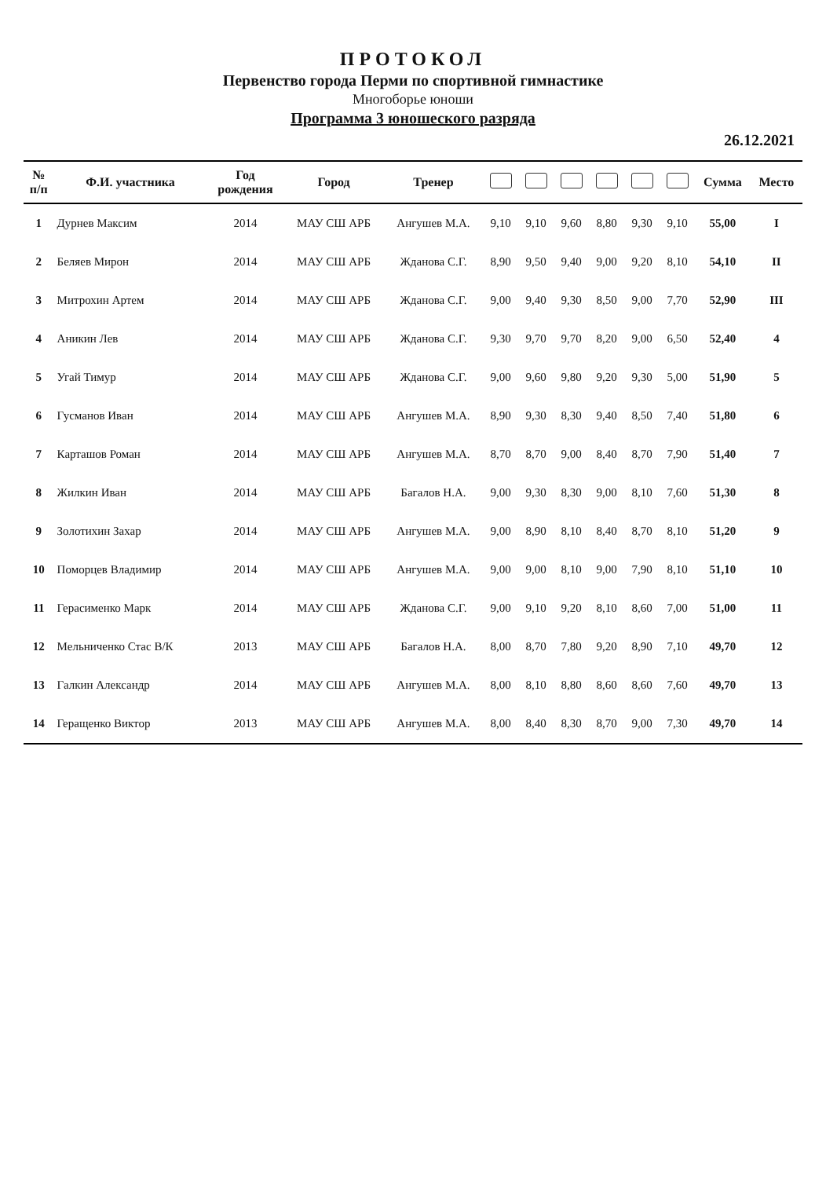ПРОТОКОЛ
Первенство города Перми по спортивной гимнастике
Многоборье юноши
Программа 3 юношеского разряда
26.12.2021
| № п/п | Ф.И. участника | Год рождения | Город | Тренер | | | | | | | Сумма | Место |
| --- | --- | --- | --- | --- | --- | --- | --- | --- | --- | --- | --- | --- |
| 1 | Дурнев Максим | 2014 | МАУ СШ АРБ | Ангушев М.А. | 9,10 | 9,10 | 9,60 | 8,80 | 9,30 | 9,10 | 55,00 | I |
| 2 | Беляев Мирон | 2014 | МАУ СШ АРБ | Жданова С.Г. | 8,90 | 9,50 | 9,40 | 9,00 | 9,20 | 8,10 | 54,10 | II |
| 3 | Митрохин Артем | 2014 | МАУ СШ АРБ | Жданова С.Г. | 9,00 | 9,40 | 9,30 | 8,50 | 9,00 | 7,70 | 52,90 | III |
| 4 | Аникин Лев | 2014 | МАУ СШ АРБ | Жданова С.Г. | 9,30 | 9,70 | 9,70 | 8,20 | 9,00 | 6,50 | 52,40 | 4 |
| 5 | Угай Тимур | 2014 | МАУ СШ АРБ | Жданова С.Г. | 9,00 | 9,60 | 9,80 | 9,20 | 9,30 | 5,00 | 51,90 | 5 |
| 6 | Гусманов Иван | 2014 | МАУ СШ АРБ | Ангушев М.А. | 8,90 | 9,30 | 8,30 | 9,40 | 8,50 | 7,40 | 51,80 | 6 |
| 7 | Карташов Роман | 2014 | МАУ СШ АРБ | Ангушев М.А. | 8,70 | 8,70 | 9,00 | 8,40 | 8,70 | 7,90 | 51,40 | 7 |
| 8 | Жилкин Иван | 2014 | МАУ СШ АРБ | Багалов Н.А. | 9,00 | 9,30 | 8,30 | 9,00 | 8,10 | 7,60 | 51,30 | 8 |
| 9 | Золотихин Захар | 2014 | МАУ СШ АРБ | Ангушев М.А. | 9,00 | 8,90 | 8,10 | 8,40 | 8,70 | 8,10 | 51,20 | 9 |
| 10 | Поморцев Владимир | 2014 | МАУ СШ АРБ | Ангушев М.А. | 9,00 | 9,00 | 8,10 | 9,00 | 7,90 | 8,10 | 51,10 | 10 |
| 11 | Герасименко Марк | 2014 | МАУ СШ АРБ | Жданова С.Г. | 9,00 | 9,10 | 9,20 | 8,10 | 8,60 | 7,00 | 51,00 | 11 |
| 12 | Мельниченко Стас В/К | 2013 | МАУ СШ АРБ | Багалов Н.А. | 8,00 | 8,70 | 7,80 | 9,20 | 8,90 | 7,10 | 49,70 | 12 |
| 13 | Галкин Александр | 2014 | МАУ СШ АРБ | Ангушев М.А. | 8,00 | 8,10 | 8,80 | 8,60 | 8,60 | 7,60 | 49,70 | 13 |
| 14 | Геращенко Виктор | 2013 | МАУ СШ АРБ | Ангушев М.А. | 8,00 | 8,40 | 8,30 | 8,70 | 9,00 | 7,30 | 49,70 | 14 |